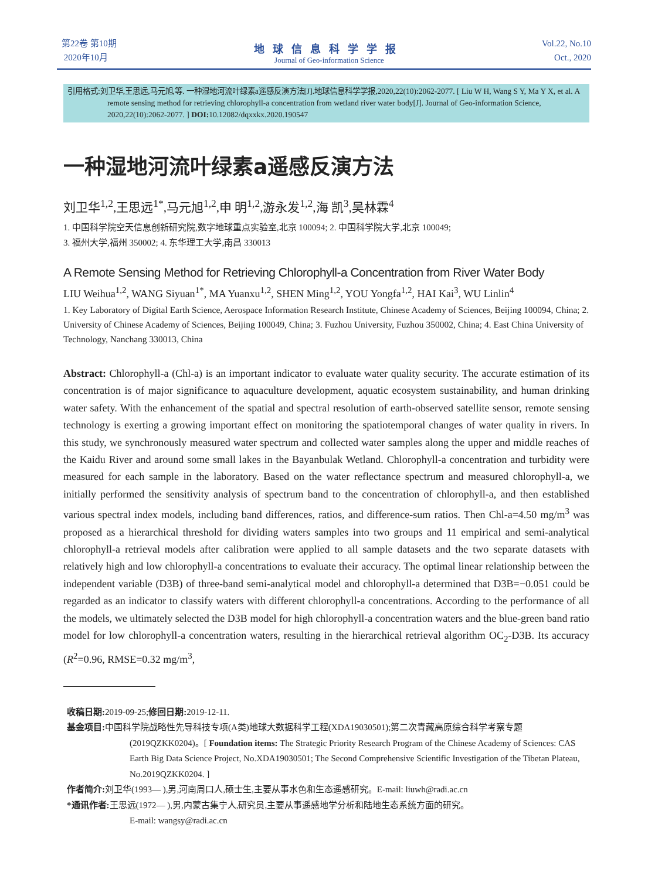第22卷 第10期
2020年10月
地球信息科学学报
Journal of Geo-information Science
Vol.22, No.10
Oct., 2020
引用格式:刘卫华,王思远,马元旭,等. 一种湿地河流叶绿素a遥感反演方法[J].地球信息科学学报,2020,22(10):2062-2077. [ Liu W H, Wang S Y, Ma Y X, et al. A remote sensing method for retrieving chlorophyll-a concentration from wetland river water body[J]. Journal of Geo-information Science, 2020,22(10):2062-2077. ] DOI: 10.12082/dqxxkx.2020.190547
一种湿地河流叶绿素a遥感反演方法
刘卫华<sup>1,2</sup>,王思远<sup>1*</sup>,马元旭<sup>1,2</sup>,申 明<sup>1,2</sup>,游永发<sup>1,2</sup>,海 凯<sup>3</sup>,吴林霖<sup>4</sup>
1. 中国科学院空天信息创新研究院,数字地球重点实验室,北京 100094; 2. 中国科学院大学,北京 100049;
3. 福州大学,福州 350002; 4. 东华理工大学,南昌 330013
A Remote Sensing Method for Retrieving Chlorophyll-a Concentration from River Water Body
LIU Weihua<sup>1,2</sup>, WANG Siyuan<sup>1*</sup>, MA Yuanxu<sup>1,2</sup>, SHEN Ming<sup>1,2</sup>, YOU Yongfa<sup>1,2</sup>, HAI Kai<sup>3</sup>, WU Linlin<sup>4</sup>
1. Key Laboratory of Digital Earth Science, Aerospace Information Research Institute, Chinese Academy of Sciences, Beijing 100094, China; 2. University of Chinese Academy of Sciences, Beijing 100049, China; 3. Fuzhou University, Fuzhou 350002, China; 4. East China University of Technology, Nanchang 330013, China
Abstract: Chlorophyll-a (Chl-a) is an important indicator to evaluate water quality security. The accurate estimation of its concentration is of major significance to aquaculture development, aquatic ecosystem sustainability, and human drinking water safety. With the enhancement of the spatial and spectral resolution of earth-observed satellite sensor, remote sensing technology is exerting a growing important effect on monitoring the spatiotemporal changes of water quality in rivers. In this study, we synchronously measured water spectrum and collected water samples along the upper and middle reaches of the Kaidu River and around some small lakes in the Bayanbulak Wetland. Chlorophyll-a concentration and turbidity were measured for each sample in the laboratory. Based on the water reflectance spectrum and measured chlorophyll-a, we initially performed the sensitivity analysis of spectrum band to the concentration of chlorophyll-a, and then established various spectral index models, including band differences, ratios, and difference-sum ratios. Then Chl-a=4.50 mg/m<sup>3</sup> was proposed as a hierarchical threshold for dividing waters samples into two groups and 11 empirical and semi-analytical chlorophyll-a retrieval models after calibration were applied to all sample datasets and the two separate datasets with relatively high and low chlorophyll-a concentrations to evaluate their accuracy. The optimal linear relationship between the independent variable (D3B) of three-band semi-analytical model and chlorophyll-a determined that D3B=−0.051 could be regarded as an indicator to classify waters with different chlorophyll-a concentrations. According to the performance of all the models, we ultimately selected the D3B model for high chlorophyll-a concentration waters and the blue-green band ratio model for low chlorophyll-a concentration waters, resulting in the hierarchical retrieval algorithm OC<sub>2</sub>-D3B. Its accuracy (R<sup>2</sup>=0.96, RMSE=0.32 mg/m<sup>3</sup>,
收稿日期: 2019-09-25;修回日期: 2019-12-11.
基金项目: 中国科学院战略性先导科技专项(A类)地球大数据科学工程(XDA19030501);第二次青藏高原综合科学考察专题(2019QZKK0204)。[ Foundation items: The Strategic Priority Research Program of the Chinese Academy of Sciences: CAS Earth Big Data Science Project, No.XDA19030501; The Second Comprehensive Scientific Investigation of the Tibetan Plateau, No.2019QZKK0204. ]
作者简介: 刘卫华(1993— ),男,河南周口人,硕士生,主要从事水色和生态遥感研究。E-mail: liuwh@radi.ac.cn
*通讯作者: 王思远(1972— ),男,内蒙古集宁人,研究员,主要从事遥感地学分析和陆地生态系统方面的研究。
E-mail: wangsy@radi.ac.cn